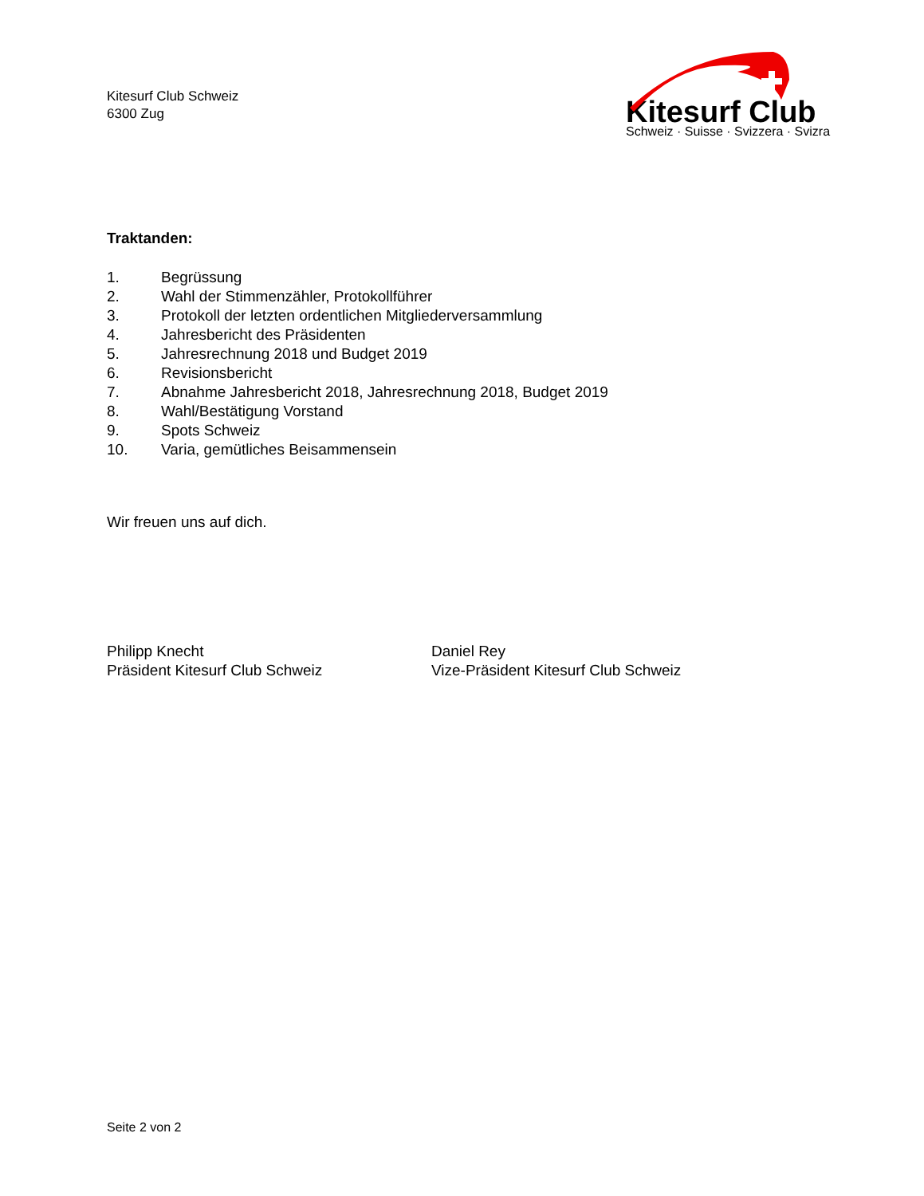Kitesurf Club Schweiz
6300 Zug
Kitesurf Club
Schweiz · Suisse · Svizzera · Svizra
Traktanden:
1. Begrüssung
2. Wahl der Stimmenzähler, Protokollführer
3. Protokoll der letzten ordentlichen Mitgliederversammlung
4. Jahresbericht des Präsidenten
5. Jahresrechnung 2018 und Budget 2019
6. Revisionsbericht
7. Abnahme Jahresbericht 2018, Jahresrechnung 2018, Budget 2019
8. Wahl/Bestätigung Vorstand
9. Spots Schweiz
10. Varia, gemütliches Beisammensein
Wir freuen uns auf dich.
Philipp Knecht
Präsident Kitesurf Club Schweiz
Daniel Rey
Vize-Präsident Kitesurf Club Schweiz
Seite 2 von 2